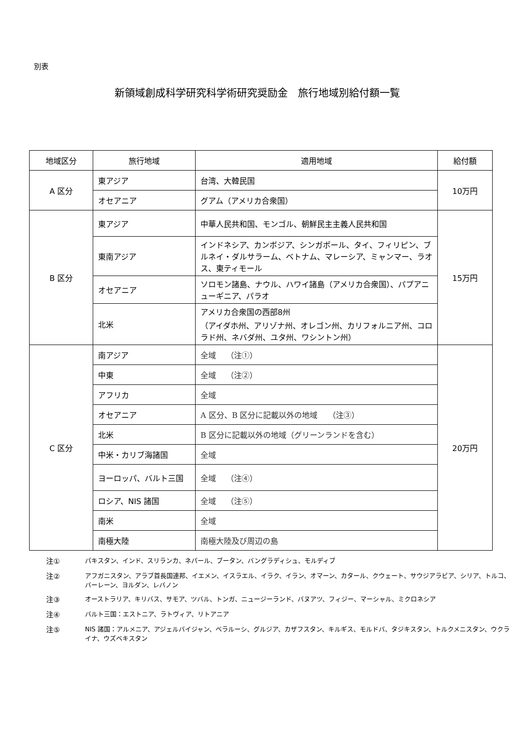別表
新領域創成科学研究科学術研究奨励金　旅行地域別給付額一覧
| 地域区分 | 旅行地域 | 適用地域 | 給付額 |
| --- | --- | --- | --- |
| A 区分 | 東アジア | 台湾、大韓民国 | 10万円 |
| | オセアニア | グアム（アメリカ合衆国） | |
| B 区分 | 東アジア | 中華人民共和国、モンゴル、朝鮮民主主義人民共和国 | 15万円 |
| | 東南アジア | インドネシア、カンボジア、シンガポール、タイ、フィリピン、ブルネイ・ダルサラーム、ベトナム、マレーシア、ミャンマー、ラオス、東ティモール | |
| | オセアニア | ソロモン諸島、ナウル、ハワイ諸島（アメリカ合衆国）、パプアニューギニア、パラオ | |
| | 北米 | アメリカ合衆国の西部8州 （アイダホ州、アリゾナ州、オレゴン州、カリフォルニア州、コロラド州、ネバダ州、ユタ州、ワシントン州） | |
| C 区分 | 南アジア | 全域 （注①） | 20万円 |
| | 中東 | 全域 （注②） | |
| | アフリカ | 全域 | |
| | オセアニア | A 区分、B 区分に記載以外の地域 （注③） | |
| | 北米 | B 区分に記載以外の地域（グリーンランドを含む） | |
| | 中米・カリブ海諸国 | 全域 | |
| | ヨーロッパ、バルト三国 | 全域 （注④） | |
| | ロシア、NIS 諸国 | 全域 （注⑤） | |
| | 南米 | 全域 | |
| | 南極大陸 | 南極大陸及び周辺の島 | |
注① パキスタン、インド、スリランカ、ネパール、ブータン、バングラディシュ、モルディブ
注② アフガニスタン、アラブ首長国連邦、イエメン、イスラエル、イラク、イラン、オマーン、カタール、クウェート、サウジアラビア、シリア、トルコ、バーレーン、ヨルダン、レバノン
注③ オーストラリア、キリバス、サモア、ツバル、トンガ、ニュージーランド、バヌアツ、フィジー、マーシャル、ミクロネシア
注④ バルト三国：エストニア、ラトヴィア、リトアニア
注⑤ NIS 諸国：アルメニア、アジェルバイジャン、ベラルーシ、グルジア、カザフスタン、キルギス、モルドバ、タジキスタン、トルクメニスタン、ウクライナ、ウズベキスタン